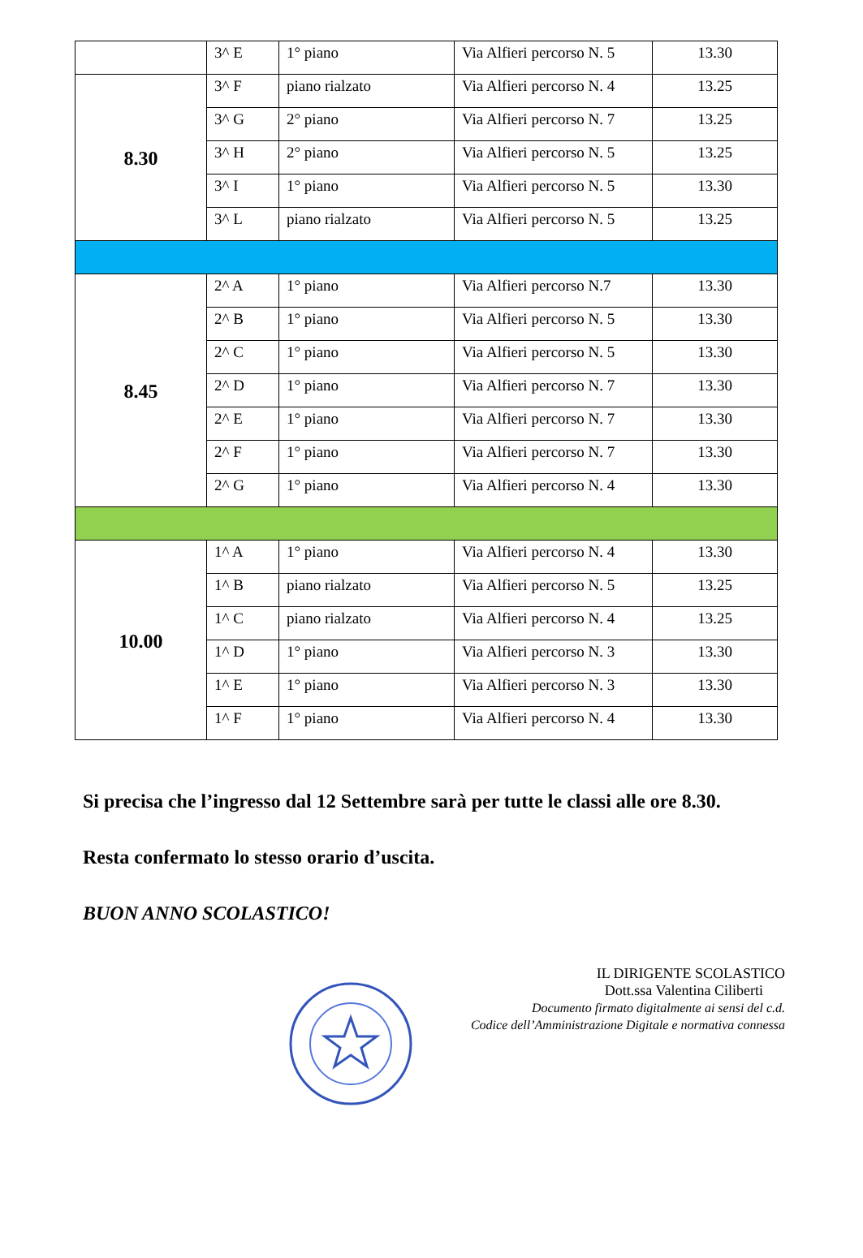| | 3^ E | 1° piano | Via Alfieri percorso N. 5 | 13.30 |
| 8.30 | 3^ F | piano rialzato | Via Alfieri percorso N. 4 | 13.25 |
| | 3^ G | 2° piano | Via Alfieri percorso N. 7 | 13.25 |
| | 3^ H | 2° piano | Via Alfieri percorso N. 5 | 13.25 |
| | 3^ I | 1° piano | Via Alfieri percorso N. 5 | 13.30 |
| | 3^ L | piano rialzato | Via Alfieri percorso N. 5 | 13.25 |
| 8.45 | 2^ A | 1° piano | Via Alfieri percorso N.7 | 13.30 |
| | 2^ B | 1° piano | Via Alfieri percorso N. 5 | 13.30 |
| | 2^ C | 1° piano | Via Alfieri percorso N. 5 | 13.30 |
| | 2^ D | 1° piano | Via Alfieri percorso N. 7 | 13.30 |
| | 2^ E | 1° piano | Via Alfieri percorso N. 7 | 13.30 |
| | 2^ F | 1° piano | Via Alfieri percorso N. 7 | 13.30 |
| | 2^ G | 1° piano | Via Alfieri percorso N. 4 | 13.30 |
| 10.00 | 1^ A | 1° piano | Via Alfieri percorso N. 4 | 13.30 |
| | 1^ B | piano rialzato | Via Alfieri percorso N. 5 | 13.25 |
| | 1^ C | piano rialzato | Via Alfieri percorso N. 4 | 13.25 |
| | 1^ D | 1° piano | Via Alfieri percorso N. 3 | 13.30 |
| | 1^ E | 1° piano | Via Alfieri percorso N. 3 | 13.30 |
| | 1^ F | 1° piano | Via Alfieri percorso N. 4 | 13.30 |
Si precisa che l’ingresso dal 12 Settembre sarà per tutte le classi alle ore 8.30.
Resta confermato lo stesso orario d’uscita.
BUON ANNO SCOLASTICO!
IL DIRIGENTE SCOLASTICO
Dott.ssa Valentina Ciliberti
Documento firmato digitalmente ai sensi del c.d.
Codice dell’Amministrazione Digitale e normativa connessa